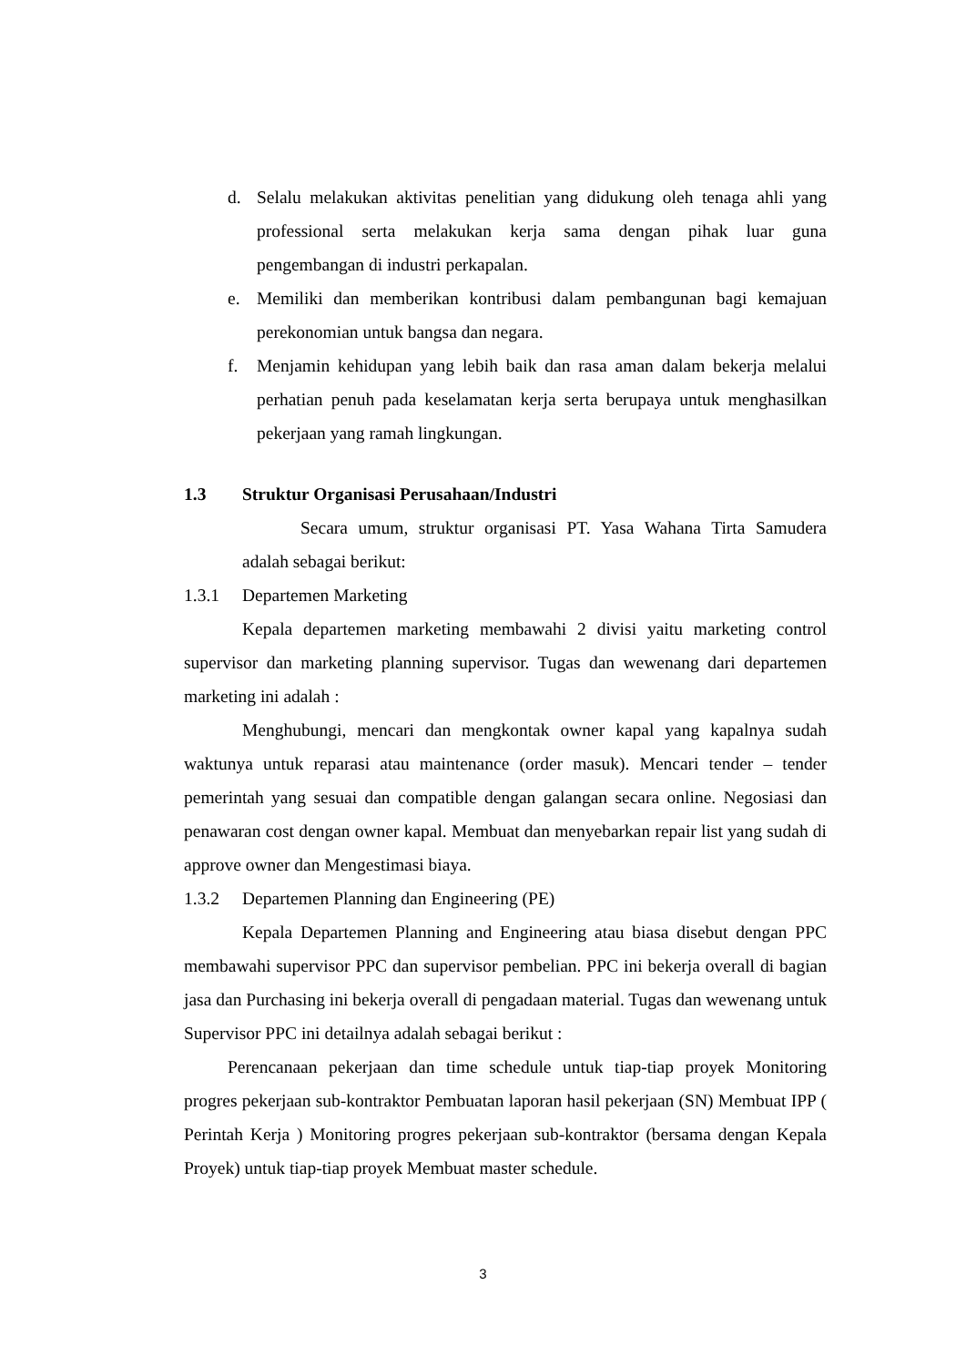d. Selalu melakukan aktivitas penelitian yang didukung oleh tenaga ahli yang professional serta melakukan kerja sama dengan pihak luar guna pengembangan di industri perkapalan.
e. Memiliki dan memberikan kontribusi dalam pembangunan bagi kemajuan perekonomian untuk bangsa dan negara.
f. Menjamin kehidupan yang lebih baik dan rasa aman dalam bekerja melalui perhatian penuh pada keselamatan kerja serta berupaya untuk menghasilkan pekerjaan yang ramah lingkungan.
1.3 Struktur Organisasi Perusahaan/Industri
Secara umum, struktur organisasi PT. Yasa Wahana Tirta Samudera adalah sebagai berikut:
1.3.1 Departemen Marketing
Kepala departemen marketing membawahi 2 divisi yaitu marketing control supervisor dan marketing planning supervisor. Tugas dan wewenang dari departemen marketing ini adalah :
Menghubungi, mencari dan mengkontak owner kapal yang kapalnya sudah waktunya untuk reparasi atau maintenance (order masuk). Mencari tender – tender pemerintah yang sesuai dan compatible dengan galangan secara online. Negosiasi dan penawaran cost dengan owner kapal. Membuat dan menyebarkan repair list yang sudah di approve owner dan Mengestimasi biaya.
1.3.2 Departemen Planning dan Engineering (PE)
Kepala Departemen Planning and Engineering atau biasa disebut dengan PPC membawahi supervisor PPC dan supervisor pembelian. PPC ini bekerja overall di bagian jasa dan Purchasing ini bekerja overall di pengadaan material. Tugas dan wewenang untuk Supervisor PPC ini detailnya adalah sebagai berikut :
Perencanaan pekerjaan dan time schedule untuk tiap-tiap proyek Monitoring progres pekerjaan sub-kontraktor Pembuatan laporan hasil pekerjaan (SN) Membuat IPP ( Perintah Kerja ) Monitoring progres pekerjaan sub-kontraktor (bersama dengan Kepala Proyek) untuk tiap-tiap proyek Membuat master schedule.
3